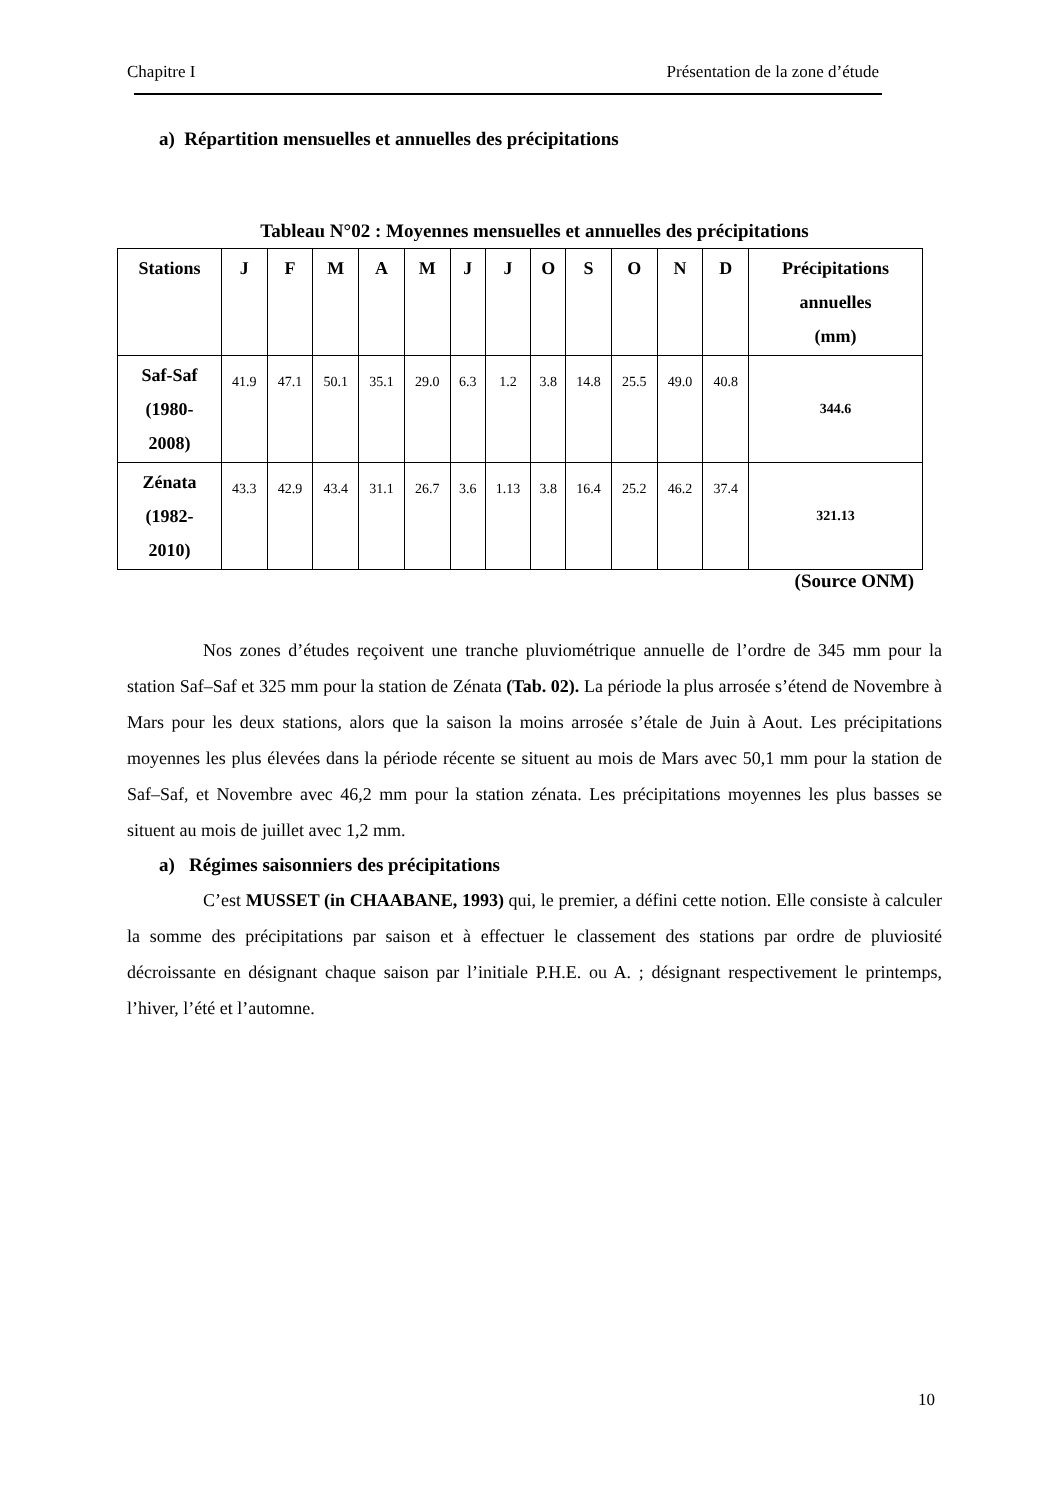Chapitre I Présentation de la zone d’étude
a) Répartition mensuelles et annuelles des précipitations
Tableau N°02 : Moyennes mensuelles et annuelles des précipitations
| Stations | J | F | M | A | M | J | J | O | S | O | N | D | Précipitations annuelles (mm) |
| --- | --- | --- | --- | --- | --- | --- | --- | --- | --- | --- | --- | --- | --- |
| Saf-Saf (1980- 2008) | 41.9 | 47.1 | 50.1 | 35.1 | 29.0 | 6.3 | 1.2 | 3.8 | 14.8 | 25.5 | 49.0 | 40.8 | 344.6 |
| Zénata (1982- 2010) | 43.3 | 42.9 | 43.4 | 31.1 | 26.7 | 3.6 | 1.13 | 3.8 | 16.4 | 25.2 | 46.2 | 37.4 | 321.13 |
(Source ONM)
Nos zones d’études reçoivent une tranche pluviométrique annuelle de l’ordre de 345 mm pour la station Saf–Saf et 325 mm pour la station de Zénata (Tab. 02). La période la plus arrosée s’étend de Novembre à Mars pour les deux stations, alors que la saison la moins arrosée s’étale de Juin à Aout. Les précipitations moyennes les plus élevées dans la période récente se situent au mois de Mars avec 50,1 mm pour la station de Saf–Saf, et Novembre avec 46,2 mm pour la station zénata. Les précipitations moyennes les plus basses se situent au mois de juillet avec 1,2 mm.
a) Régimes saisonniers des précipitations
C’est MUSSET (in CHAABANE, 1993) qui, le premier, a défini cette notion. Elle consiste à calculer la somme des précipitations par saison et à effectuer le classement des stations par ordre de pluviosité décroissante en désignant chaque saison par l’initiale P.H.E. ou A. ; désignant respectivement le printemps, l’hiver, l’été et l’automne.
10